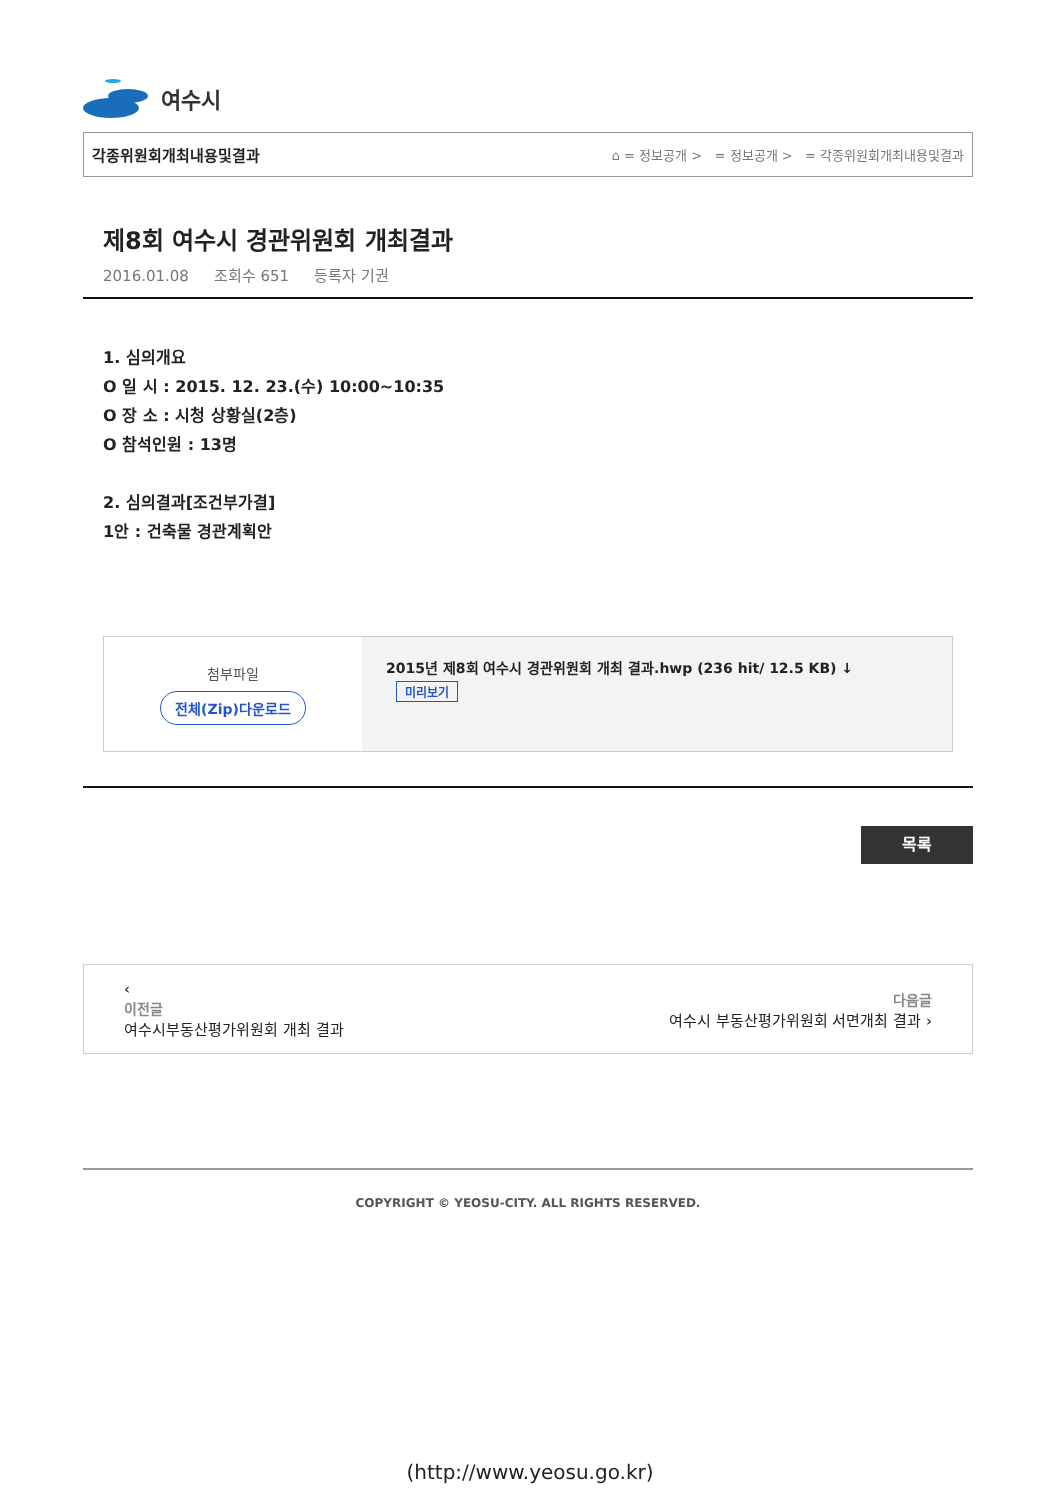여수시
각종위원회개최내용및결과 ⌂ = 정보공개 > = 정보공개 > = 각종위원회개최내용및결과
제8회 여수시 경관위원회 개최결과
2016.01.08 조회수 651 등록자 기권
1. 심의개요
O 일 시 : 2015. 12. 23.(수) 10:00~10:35
O 장 소 : 시청 상황실(2층)
O 참석인원 : 13명
2. 심의결과[조건부가결]
1안 : 건축물 경관계획안
첨부파일
전체(Zip)다운로드
2015년 제8회 여수시 경관위원회 개최 결과.hwp (236 hit/ 12.5 KB) ↓
미리보기
목록
‹
이전글
여수시부동산평가위원회 개최 결과
다음글
여수시 부동산평가위원회 서면개최 결과 ›
COPYRIGHT © YEOSU-CITY. ALL RIGHTS RESERVED.
(http://www.yeosu.go.kr)